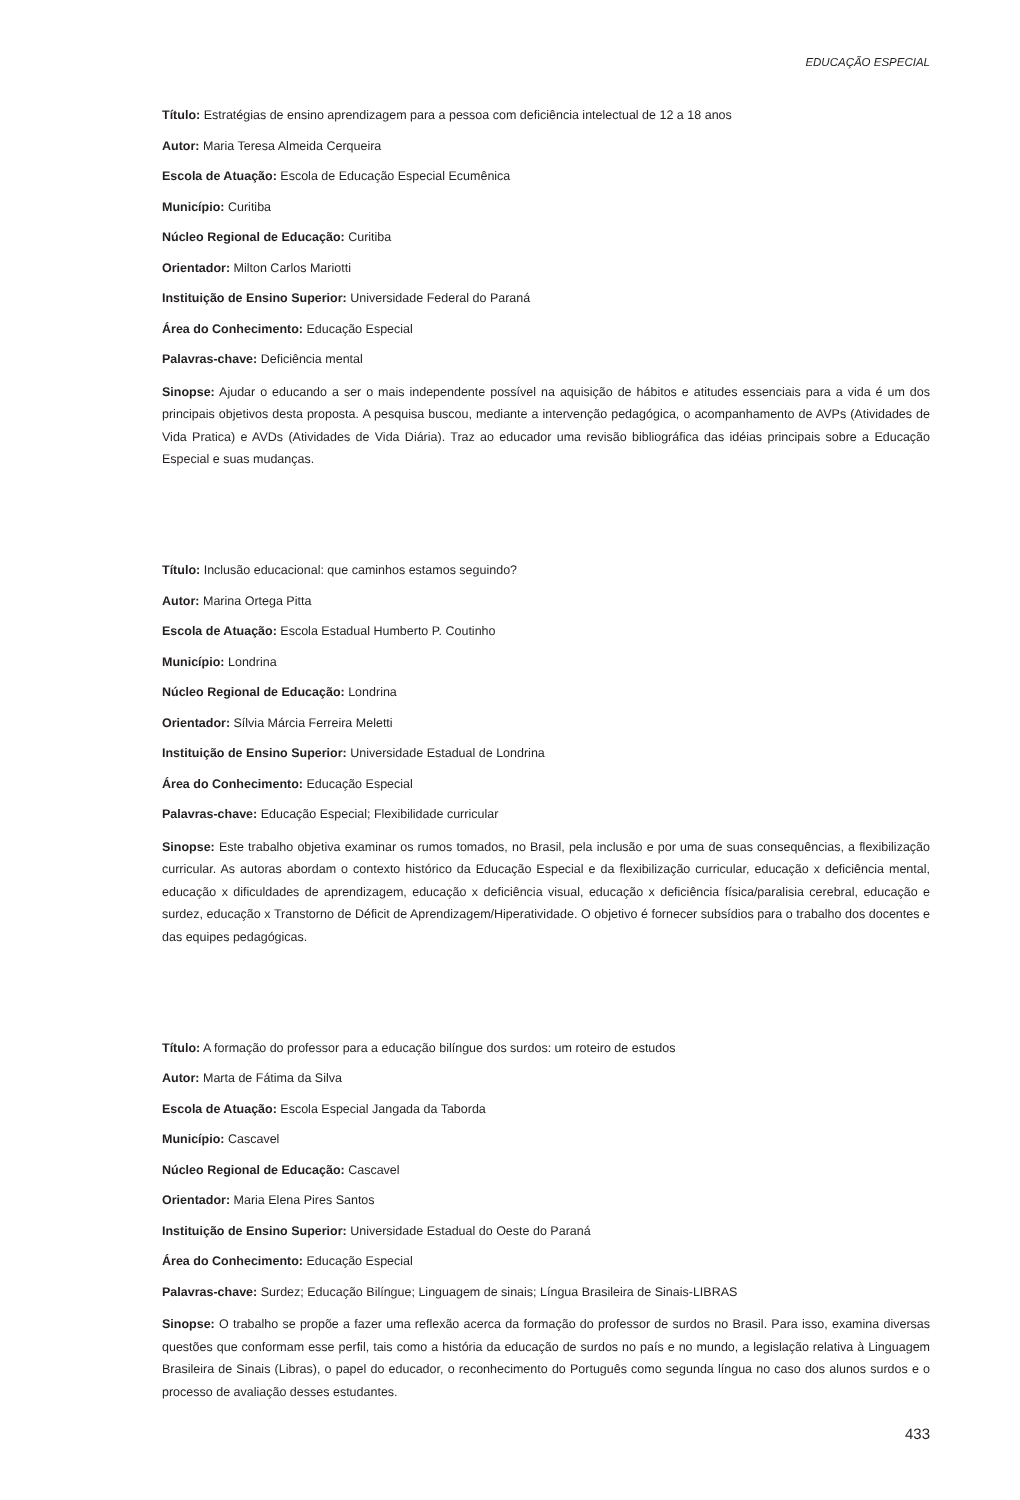EDUCAÇÃO ESPECIAL
Título: Estratégias de ensino aprendizagem para a pessoa com deficiência intelectual de 12 a 18 anos
Autor: Maria Teresa Almeida Cerqueira
Escola de Atuação: Escola de Educação Especial Ecumênica
Município: Curitiba
Núcleo Regional de Educação: Curitiba
Orientador: Milton Carlos Mariotti
Instituição de Ensino Superior: Universidade Federal do Paraná
Área do Conhecimento: Educação Especial
Palavras-chave: Deficiência mental
Sinopse: Ajudar o educando a ser o mais independente possível na aquisição de hábitos e atitudes essenciais para a vida é um dos principais objetivos desta proposta. A pesquisa buscou, mediante a intervenção pedagógica, o acompanhamento de AVPs (Atividades de Vida Pratica) e AVDs (Atividades de Vida Diária). Traz ao educador uma revisão bibliográfica das idéias principais sobre a Educação Especial e suas mudanças.
Título: Inclusão educacional: que caminhos estamos seguindo?
Autor: Marina Ortega Pitta
Escola de Atuação: Escola Estadual Humberto P. Coutinho
Município: Londrina
Núcleo Regional de Educação: Londrina
Orientador: Sílvia Márcia Ferreira Meletti
Instituição de Ensino Superior: Universidade Estadual de Londrina
Área do Conhecimento: Educação Especial
Palavras-chave: Educação Especial; Flexibilidade curricular
Sinopse: Este trabalho objetiva examinar os rumos tomados, no Brasil, pela inclusão e por uma de suas consequências, a flexibilização curricular. As autoras abordam o contexto histórico da Educação Especial e da flexibilização curricular, educação x deficiência mental, educação x dificuldades de aprendizagem, educação x deficiência visual, educação x deficiência física/paralisia cerebral, educação e surdez, educação x Transtorno de Déficit de Aprendizagem/Hiperatividade. O objetivo é fornecer subsídios para o trabalho dos docentes e das equipes pedagógicas.
Título: A formação do professor para a educação bilíngue dos surdos: um roteiro de estudos
Autor: Marta de Fátima da Silva
Escola de Atuação: Escola Especial Jangada da Taborda
Município: Cascavel
Núcleo Regional de Educação: Cascavel
Orientador: Maria Elena Pires Santos
Instituição de Ensino Superior: Universidade Estadual do Oeste do Paraná
Área do Conhecimento: Educação Especial
Palavras-chave: Surdez; Educação Bilíngue; Linguagem de sinais; Língua Brasileira de Sinais-LIBRAS
Sinopse: O trabalho se propõe a fazer uma reflexão acerca da formação do professor de surdos no Brasil. Para isso, examina diversas questões que conformam esse perfil, tais como a história da educação de surdos no país e no mundo, a legislação relativa à Linguagem Brasileira de Sinais (Libras), o papel do educador, o reconhecimento do Português como segunda língua no caso dos alunos surdos e o processo de avaliação desses estudantes.
433